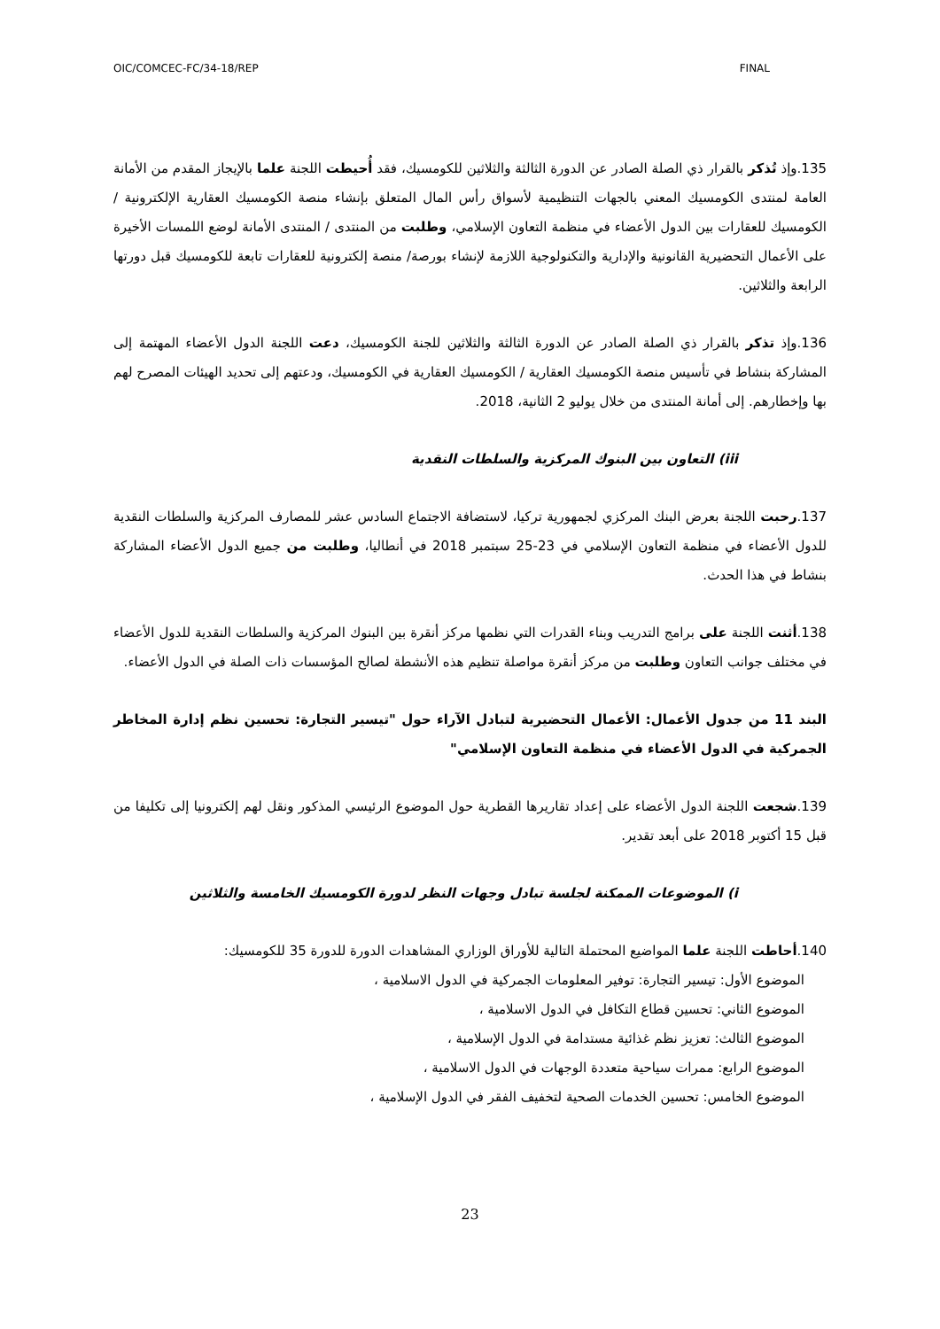OIC/COMCEC-FC/34-18/REP FINAL
135.وإذ تُذكر بالقرار ذي الصلة الصادر عن الدورة الثالثة والثلاثين للكومسيك، فقد أُحيطت اللجنة علما بالإيجاز المقدم من الأمانة العامة لمنتدى الكومسيك المعني بالجهات التنظيمية لأسواق رأس المال المتعلق بإنشاء منصة الكومسيك العقارية الإلكترونية / الكومسيك للعقارات بين الدول الأعضاء في منظمة التعاون الإسلامي، وطلبت من المنتدى / المنتدى الأمانة لوضع اللمسات الأخيرة على الأعمال التحضيرية القانونية والإدارية والتكنولوجية اللازمة لإنشاء بورصة/ منصة إلكترونية للعقارات تابعة للكومسيك قبل دورتها الرابعة والثلاثين.
136.وإذ تذكر بالقرار ذي الصلة الصادر عن الدورة الثالثة والثلاثين للجنة الكومسيك، دعت اللجنة الدول الأعضاء المهتمة إلى المشاركة بنشاط في تأسيس منصة الكومسيك العقارية / الكومسيك العقارية في الكومسيك، ودعتهم إلى تحديد الهيئات المصرح لهم بها وإخطارهم. إلى أمانة المنتدى من خلال يوليو 2 الثانية، 2018.
iii) التعاون بين البنوك المركزية والسلطات النقدية
137.رحبت اللجنة بعرض البنك المركزي لجمهورية تركيا، لاستضافة الاجتماع السادس عشر للمصارف المركزية والسلطات النقدية للدول الأعضاء في منظمة التعاون الإسلامي في 23-25 سبتمبر 2018 في أنطاليا، وطلبت من جميع الدول الأعضاء المشاركة بنشاط في هذا الحدث.
138.أثنت اللجنة على برامج التدريب وبناء القدرات التي نظمها مركز أنقرة بين البنوك المركزية والسلطات النقدية للدول الأعضاء في مختلف جوانب التعاون وطلبت من مركز أنقرة مواصلة تنظيم هذه الأنشطة لصالح المؤسسات ذات الصلة في الدول الأعضاء.
البند 11 من جدول الأعمال: الأعمال التحضيرية لتبادل الآراء حول "تيسير التجارة: تحسين نظم إدارة المخاطر الجمركية في الدول الأعضاء في منظمة التعاون الإسلامي"
139.شجعت اللجنة الدول الأعضاء على إعداد تقاريرها القطرية حول الموضوع الرئيسي المذكور ونقل لهم إلكترونيا إلى تكليفا من قبل 15 أكتوبر 2018 على أبعد تقدير.
i) الموضوعات الممكنة لجلسة تبادل وجهات النظر لدورة الكومسيك الخامسة والثلاثين
140.أحاطت اللجنة علما المواضيع المحتملة التالية للأوراق الوزاري المشاهدات الدورة للدورة 35 للكومسيك:
الموضوع الأول: تيسير التجارة: توفير المعلومات الجمركية في الدول الاسلامية ،
الموضوع الثاني: تحسين قطاع التكافل في الدول الاسلامية ،
الموضوع الثالث: تعزيز نظم غذائية مستدامة في الدول الإسلامية ،
الموضوع الرابع: ممرات سياحية متعددة الوجهات في الدول الاسلامية ،
الموضوع الخامس: تحسين الخدمات الصحية لتخفيف الفقر في الدول الإسلامية ،
23